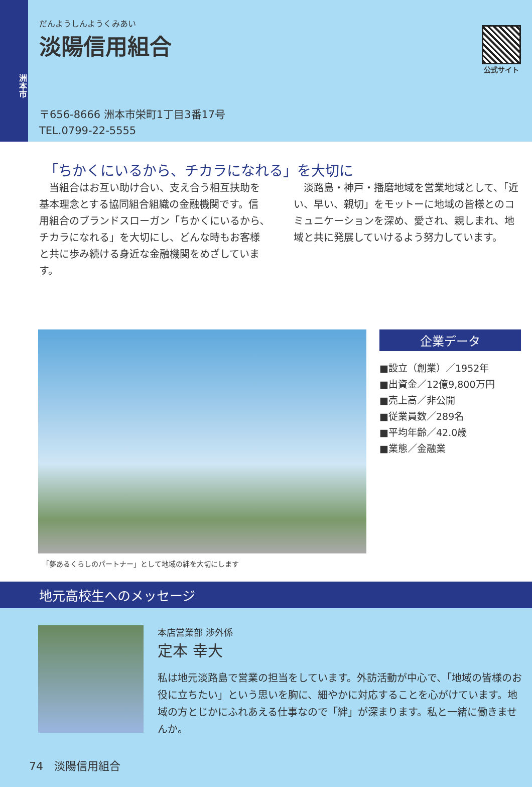洲本市
だんようしんようくみあい
淡陽信用組合
〒656-8666 洲本市栄町1丁目3番17号
TEL.0799-22-5555
公式サイト
「ちかくにいるから、チカラになれる」を大切に
当組合はお互い助け合い、支え合う相互扶助を基本理念とする協同組合組織の金融機関です。信用組合のブランドスローガン「ちかくにいるから､チカラになれる」を大切にし、どんな時もお客様と共に歩み続ける身近な金融機関をめざしています。
淡路島・神戸・播磨地域を営業地域として、「近い、早い、親切」をモットーに地域の皆様とのコミュニケーションを深め、愛され、親しまれ、地域と共に発展していけるよう努力しています。
「夢あるくらしのパートナー」として地域の絆を大切にします
企業データ
■設立（創業）／1952年
■出資金／12億9,800万円
■売上高／非公開
■従業員数／289名
■平均年齢／42.0歳
■業態／金融業
地元高校生へのメッセージ
本店営業部 渉外係
定本 幸大
私は地元淡路島で営業の担当をしています。外訪活動が中心で、「地域の皆様のお役に立ちたい」という思いを胸に、細やかに対応することを心がけています。地域の方とじかにふれあえる仕事なので「絆」が深まります。私と一緒に働きませんか。
74　淡陽信用組合